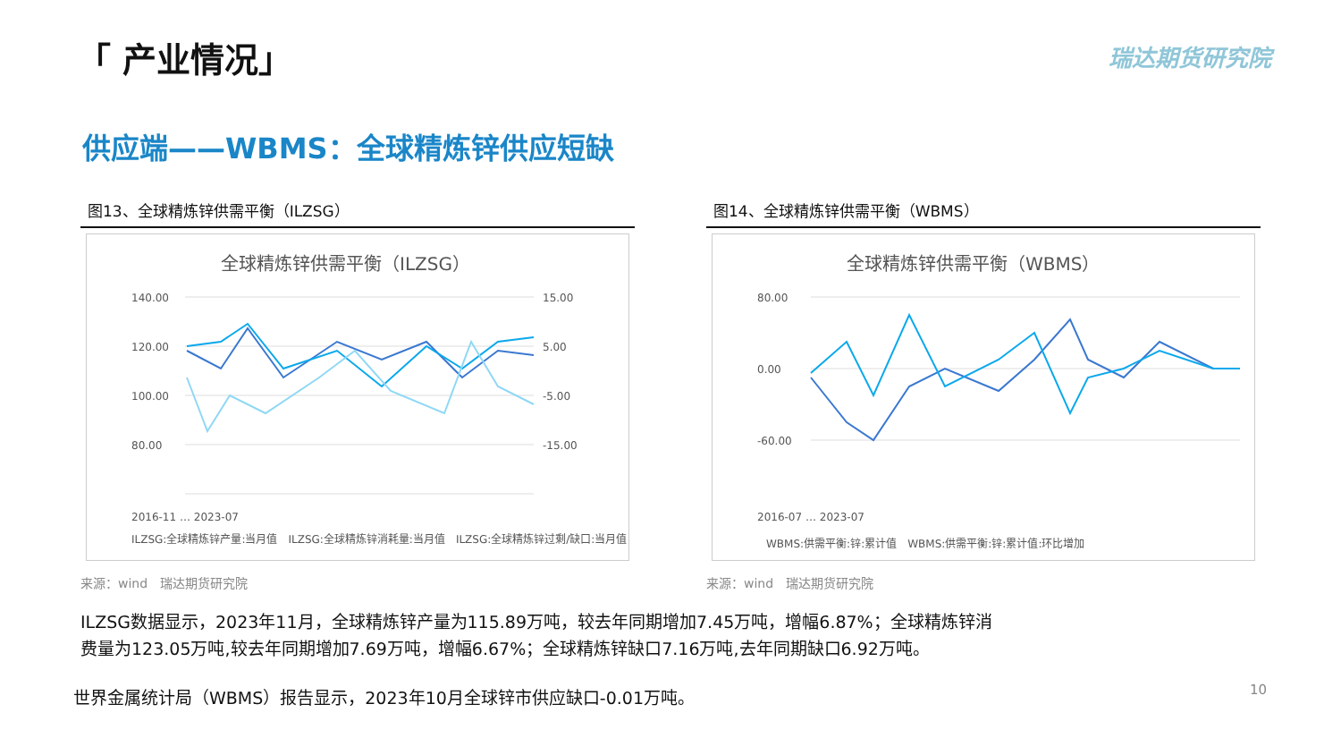「 产业情况」 瑞达期货研究院
供应端——WBMS：全球精炼锌供应短缺
图13、全球精炼锌供需平衡（ILZSG）
全球精炼锌供需平衡（ILZSG）
140.00
120.00
100.00
80.00
15.00
5.00
-5.00
-15.00
2016-11 … 2023-07
ILZSG:全球精炼锌产量:当月值　ILZSG:全球精炼锌消耗量:当月值　ILZSG:全球精炼锌过剩/缺口:当月值
来源：wind　瑞达期货研究院
图14、全球精炼锌供需平衡（WBMS）
全球精炼锌供需平衡（WBMS）
80.00
0.00
-60.00
2016-07 … 2023-07
WBMS:供需平衡:锌:累计值　WBMS:供需平衡:锌:累计值:环比增加
来源：wind　瑞达期货研究院
ILZSG数据显示，2023年11月，全球精炼锌产量为115.89万吨，较去年同期增加7.45万吨，增幅6.87%；全球精炼锌消
费量为123.05万吨,较去年同期增加7.69万吨，增幅6.67%；全球精炼锌缺口7.16万吨,去年同期缺口6.92万吨。
世界金属统计局（WBMS）报告显示，2023年10月全球锌市供应缺口-0.01万吨。
10